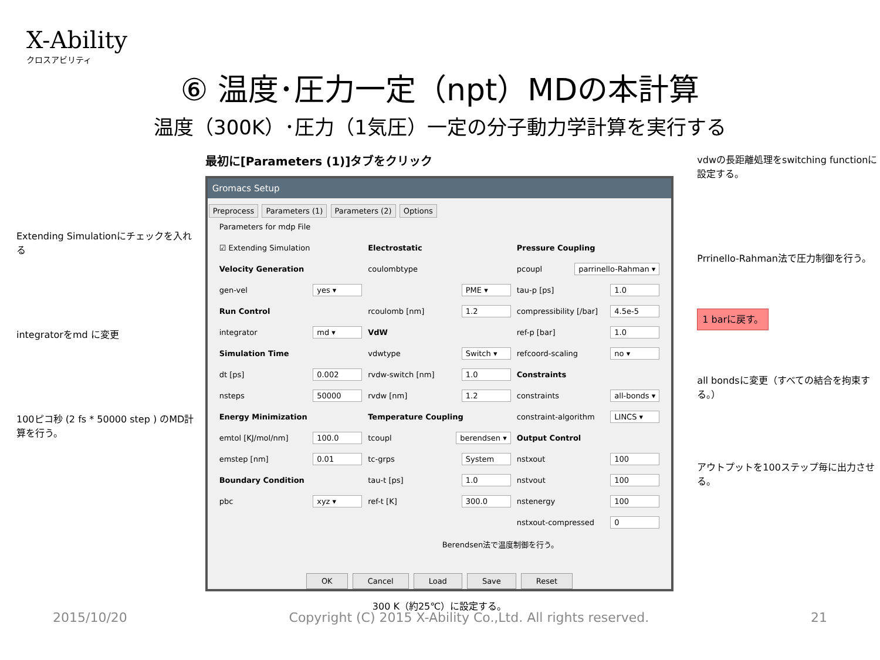X-Ability
クロスアビリティ
⑥ 温度･圧力一定（npt）MDの本計算
温度（300K）･圧力（1気圧）一定の分子動力学計算を実行する
Extending Simulationにチェックを入れる
integratorをmd に変更
100ピコ秒 (2 fs * 50000 step ) のMD計算を行う。
最初に[Parameters (1)]タブをクリック
Gromacs Setup
Preprocess Parameters (1) Parameters (2) Options
Parameters for mdp File
☑ Extending Simulation
Electrostatic
Pressure Coupling
Velocity Generation
coulombtype
pcoupl parrinello-Rahman ▾
gen-vel yes ▾
PME ▾
tau-p [ps] 1.0
Run Control
rcoulomb [nm] 1.2
compressibility [/bar] 4.5e-5
integrator md ▾
VdW
ref-p [bar] 1.0
Simulation Time
vdwtype Switch ▾
refcoord-scaling no ▾
dt [ps] 0.002
rvdw-switch [nm] 1.0
Constraints
nsteps 50000
rvdw [nm] 1.2
constraints all-bonds ▾
Energy Minimization
Temperature Coupling
constraint-algorithm LINCS ▾
emtol [KJ/mol/nm] 100.0
tcoupl berendsen ▾
Output Control
emstep [nm] 0.01
tc-grps System
nstxout 100
Boundary Condition
tau-t [ps] 1.0
nstvout 100
pbc xyz ▾
ref-t [K] 300.0
nstenergy 100
nstxout-compressed 0
Berendsen法で温度制御を行う。
OK Cancel Load Save Reset
300 K（約25℃）に設定する。
vdwの長距離処理をswitching functionに設定する。
Prrinello-Rahman法で圧力制御を行う。
1 barに戻す。
all bondsに変更（すべての結合を拘束する。）
アウトプットを100ステップ毎に出力させる。
2015/10/20 Copyright (C) 2015 X-Ability Co.,Ltd. All rights reserved. 21